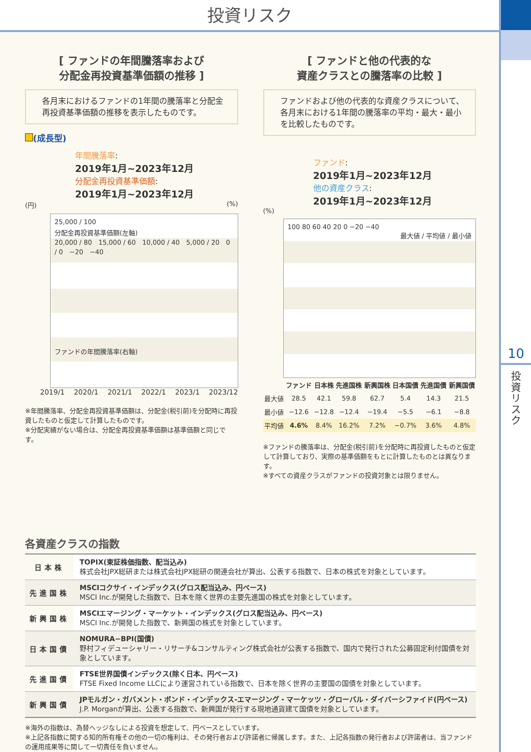投資リスク
10
投資リスク
[ ファンドの年間騰落率および
分配金再投資基準価額の推移 ]
各月末におけるファンドの1年間の騰落率と分配金再投資基準価額の推移を表示したものです。
(成長型)
年間騰落率:
2019年1月~2023年12月
分配金再投資基準価額:
2019年1月~2023年12月
(円) (%)
25,000 / 100
分配金再投資基準価額(左軸)
20,000 / 80　15,000 / 60　10,000 / 40　5,000 / 20　0 / 0　−20　−40
ファンドの年間騰落率(右軸)
2019/1 2020/1 2021/1 2022/1 2023/1 2023/12
※年間騰落率、分配金再投資基準価額は、分配金(税引前)を分配時に再投資したものと仮定して計算したものです。
※分配実績がない場合は、分配金再投資基準価額は基準価額と同じです。
[ ファンドと他の代表的な
資産クラスとの騰落率の比較 ]
ファンドおよび他の代表的な資産クラスについて、各月末における1年間の騰落率の平均・最大・最小を比較したものです。
ファンド:
2019年1月~2023年12月
他の資産クラス:
2019年1月~2023年12月
(%)
100 80 60 40 20 0 −20 −40
最大値 / 平均値 / 最小値
| | ファンド | 日本株 | 先進国株 | 新興国株 | 日本国債 | 先進国債 | 新興国債 |
| --- | --- | --- | --- | --- | --- | --- | --- |
| 最大値 | 28.5 | 42.1 | 59.8 | 62.7 | 5.4 | 14.3 | 21.5 |
| 最小値 | −12.6 | −12.8 | −12.4 | −19.4 | −5.5 | −6.1 | −8.8 |
| 平均値 | 4.6% | 8.4% | 16.2% | 7.2% | −0.7% | 3.6% | 4.8% |
※ファンドの騰落率は、分配金(税引前)を分配時に再投資したものと仮定して計算しており、実際の基準価額をもとに計算したものとは異なります。
※すべての資産クラスがファンドの投資対象とは限りません。
各資産クラスの指数
| 日本株 | TOPIX(東証株価指数、配当込み) 株式会社JPX総研または株式会社JPX総研の関連会社が算出、公表する指数で、日本の株式を対象としています。 |
| 先進国株 | MSCIコクサイ・インデックス(グロス配当込み、円ベース) MSCI Inc.が開発した指数で、日本を除く世界の主要先進国の株式を対象としています。 |
| 新興国株 | MSCIエマージング・マーケット・インデックス(グロス配当込み、円ベース) MSCI Inc.が開発した指数で、新興国の株式を対象としています。 |
| 日本国債 | NOMURA−BPI(国債) 野村フィデューシャリー・リサーチ&コンサルティング株式会社が公表する指数で、国内で発行された公募固定利付国債を対象としています。 |
| 先進国債 | FTSE世界国債インデックス(除く日本、円ベース) FTSE Fixed Income LLCにより運営されている指数で、日本を除く世界の主要国の国債を対象としています。 |
| 新興国債 | JPモルガン・ガバメント・ボンド・インデックス-エマージング・マーケッツ・グローバル・ダイバーシファイド(円ベース) J.P. Morganが算出、公表する指数で、新興国が発行する現地通貨建て国債を対象としています。 |
※海外の指数は、為替ヘッジなしによる投資を想定して、円ベースとしています。
※上記各指数に関する知的所有権その他の一切の権利は、その発行者および許諾者に帰属します。また、上記各指数の発行者および許諾者は、当ファンドの運用成果等に関して一切責任を負いません。